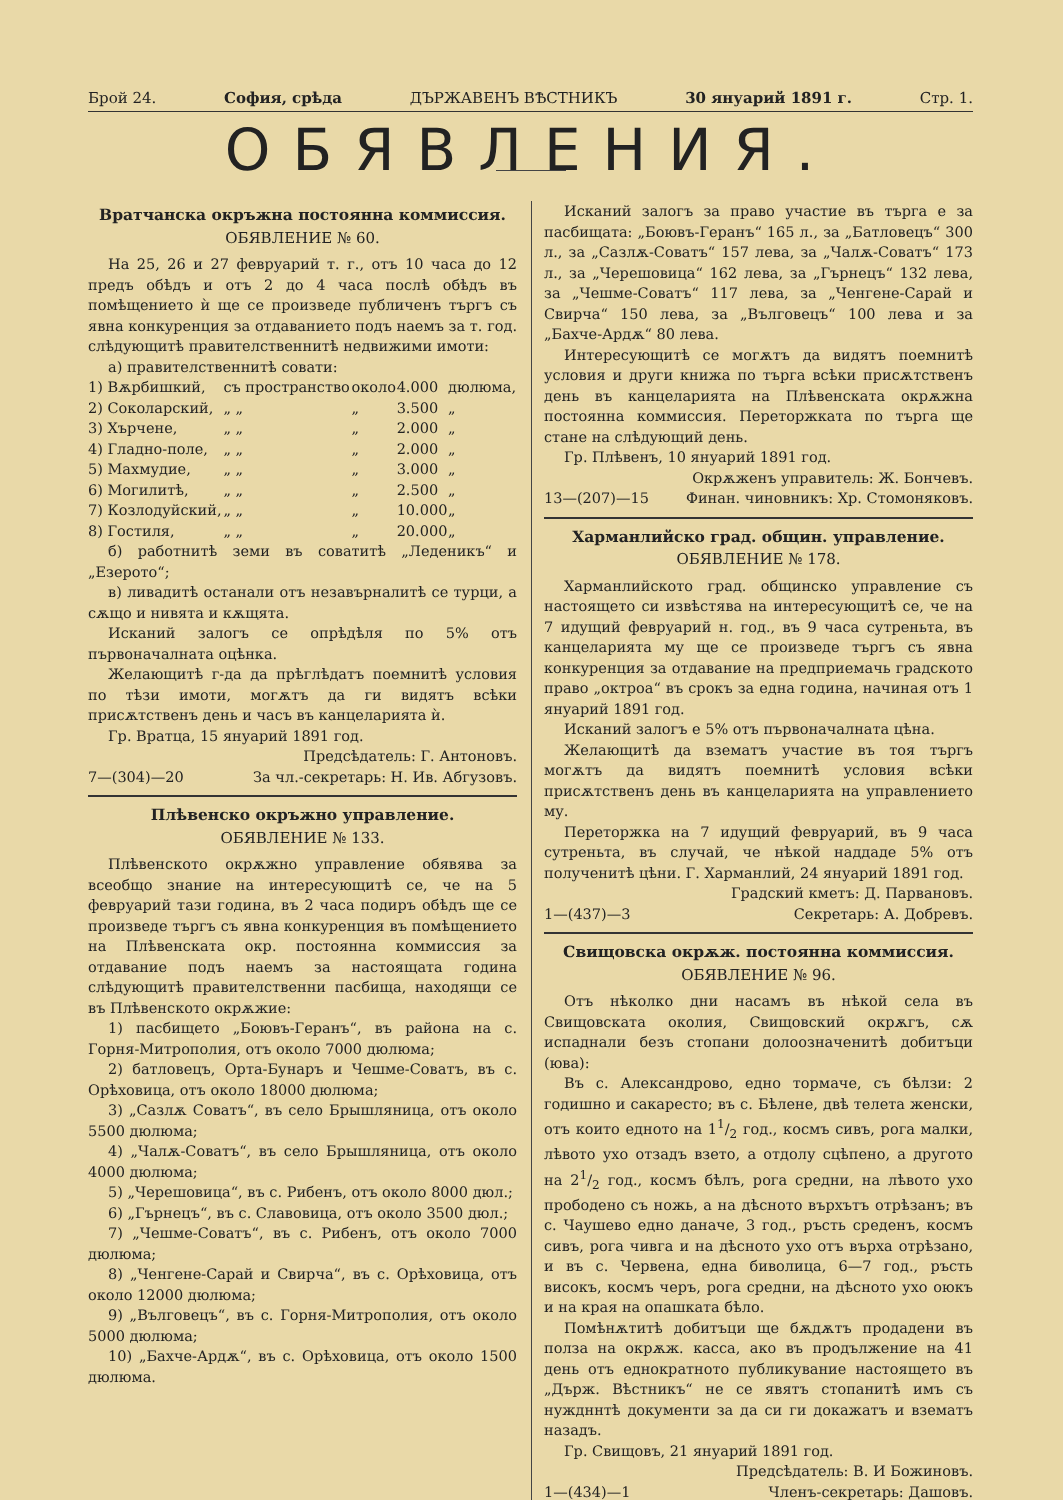Брой 24. София, срѣда ДЪРЖАВЕНЪ ВѢСТНИКЪ 30 януарий 1891 г. Стр. 1.
ОБЯВЛЕНИЯ.
Вратчанска окръжна постоянна коммиссия.
ОБЯВЛЕНИЕ № 60.
На 25, 26 и 27 февруарий т. г., отъ 10 часа до 12 предъ обѣдъ и отъ 2 до 4 часа послѣ обѣдъ въ помѣщението ѝ ще се произведе публиченъ търгъ съ явна конкуренция за отдаванието подъ наемъ за т. год. слѣдующитѣ правителственнитѣ недвижими имоти:
а) правителственнитѣ совати:
| 1) Вѫрбишкий, | съ пространство | около | 4.000 | дюлюма, |
| 2) Соколарский, | „ „ | „ | 3.500 | „ |
| 3) Хърчене, | „ „ | „ | 2.000 | „ |
| 4) Гладно-поле, | „ „ | „ | 2.000 | „ |
| 5) Махмудие, | „ „ | „ | 3.000 | „ |
| 6) Могилитѣ, | „ „ | „ | 2.500 | „ |
| 7) Козлодуйский, | „ „ | „ | 10.000 | „ |
| 8) Гостиля, | „ „ | „ | 20.000 | „ |
б) работнитѣ земи въ соватитѣ „Леденикъ“ и „Езерото“;
в) ливадитѣ останали отъ незавърналитѣ се турци, а сѫщо и нивята и кѫщята.
Исканий залогъ се опрѣдѣля по 5% отъ първоначалната оцѣнка.
Желающитѣ г-да да прѣглѣдатъ поемнитѣ условия по тѣзи имоти, могѫтъ да ги видятъ всѣки присѫтственъ день и часъ въ канцеларията ѝ.
Гр. Вратца, 15 януарий 1891 год.
Предсѣдатель: Г. Антоновъ.
7—(304)—20 За чл.-секретарь: Н. Ив. Абгузовъ.
Плѣвенско окръжно управление.
ОБЯВЛЕНИЕ № 133.
Плѣвенското окрѫжно управление обявява за всеобщо знание на интересующитѣ се, че на 5 февруарий тази година, въ 2 часа подиръ обѣдъ ще се произведе търгъ съ явна конкуренция въ помѣщението на Плѣвенската окр. постоянна коммиссия за отдавание подъ наемъ за настоящата година слѣдующитѣ правителственни пасбища, находящи се въ Плѣвенското окрѫжие:
1) пасбището „Боювъ-Геранъ“, въ района на с. Горня-Митрополия, отъ около 7000 дюлюма;
2) батловецъ, Орта-Бунаръ и Чешме-Соватъ, въ с. Орѣховица, отъ около 18000 дюлюма;
3) „Сазлѫ Соватъ“, въ село Брышляница, отъ около 5500 дюлюма;
4) „Чалѫ-Соватъ“, въ село Брышляница, отъ около 4000 дюлюма;
5) „Черешовица“, въ с. Рибенъ, отъ около 8000 дюл.;
6) „Гърнецъ“, въ с. Славовица, отъ около 3500 дюл.;
7) „Чешме-Соватъ“, въ с. Рибенъ, отъ около 7000 дюлюма;
8) „Ченгене-Сарай и Свирча“, въ с. Орѣховица, отъ около 12000 дюлюма;
9) „Вълговецъ“, въ с. Горня-Митрополия, отъ около 5000 дюлюма;
10) „Бахче-Ардѫ“, въ с. Орѣховица, отъ около 1500 дюлюма.
Исканий залогъ за право участие въ търга е за пасбищата: „Боювъ-Геранъ“ 165 л., за „Батловецъ“ 300 л., за „Сазлѫ-Соватъ“ 157 лева, за „Чалѫ-Соватъ“ 173 л., за „Черешовица“ 162 лева, за „Гърнецъ“ 132 лева, за „Чешме-Соватъ“ 117 лева, за „Ченгене-Сарай и Свирча“ 150 лева, за „Вълговецъ“ 100 лева и за „Бахче-Ардѫ“ 80 лева.
Интересующитѣ се могѫтъ да видятъ поемнитѣ условия и други книжа по търга всѣки присѫтственъ день въ канцеларията на Плѣвенската окрѫжна постоянна коммиссия. Переторжката по търга ще стане на слѣдующий день.
Гр. Плѣвенъ, 10 януарий 1891 год.
Окрѫженъ управитель: Ж. Бончевъ.
13—(207)—15 Финан. чиновникъ: Хр. Стомоняковъ.
Харманлийско град. общин. управление.
ОБЯВЛЕНИЕ № 178.
Харманлийското град. общинско управление съ настоящето си извѣстява на интересующитѣ се, че на 7 идущий февруарий н. год., въ 9 часа сутреньта, въ канцеларията му ще се произведе търгъ съ явна конкуренция за отдавание на предприемачь градското право „октроа“ въ срокъ за една година, начиная отъ 1 януарий 1891 год.
Исканий залогъ е 5% отъ първоначалната цѣна.
Желающитѣ да взематъ участие въ тоя търгъ могѫтъ да видятъ поемнитѣ условия всѣки присѫтственъ день въ канцеларията на управлението му.
Переторжка на 7 идущий февруарий, въ 9 часа сутреньта, въ случай, че нѣкой наддаде 5% отъ полученитѣ цѣни. Г. Харманлий, 24 януарий 1891 год.
Градский кметъ: Д. Парвановъ.
1—(437)—3 Секретарь: А. Добревъ.
Свищовска окрѫж. постоянна коммиссия.
ОБЯВЛЕНИЕ № 96.
Отъ нѣколко дни насамъ въ нѣкой села въ Свищовската околия, Свищовский окрѫгъ, сѫ испаднали безъ стопани долоозначенитѣ добитъци (юва):
Въ с. Александрово, едно тормаче, съ бѣлзи: 2 годишно и сакаресто; въ с. Бѣлене, двѣ телета женски, отъ които едното на 11/2 год., космъ сивъ, рога малки, лѣвото ухо отзадъ взето, а отдолу сцѣпено, а другото на 21/2 год., космъ бѣлъ, рога средни, на лѣвото ухо прободено съ ножь, а на дѣсното върхътъ отрѣзанъ; въ с. Чаушево едно даначе, 3 год., ръсть среденъ, космъ сивъ, рога чивга и на дѣсното ухо отъ върха отрѣзано, и въ с. Червена, една биволица, 6—7 год., ръсть високъ, космъ черъ, рога средни, на дѣсното ухо оюкъ и на края на опашката бѣло.
Помѣнѫтитѣ добитъци ще бѫдѫтъ продадени въ полза на окрѫж. касса, ако въ продължение на 41 день отъ еднократното публикувание настоящето въ „Държ. Вѣстникъ“ не се явятъ стопанитѣ имъ съ нуждннтѣ документи за да си ги докажатъ и взематъ назадъ.
Гр. Свищовъ, 21 януарий 1891 год.
Предсѣдатель: В. И Божиновъ.
1—(434)—1 Членъ-секретарь: Дашовъ.